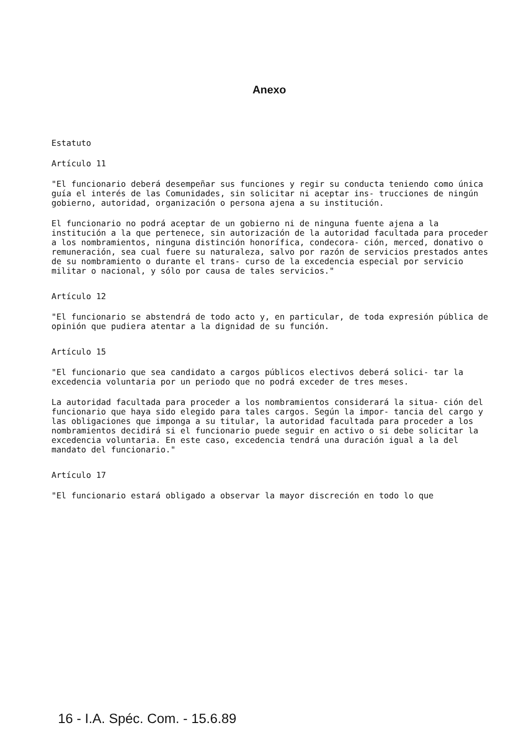Anexo
Estatuto
Artículo 11
"El funcionario deberá desempeñar sus funciones y regir su conducta teniendo como única guía el interés de las Comunidades, sin solicitar ni aceptar ins- trucciones de ningún gobierno, autoridad, organización o persona ajena a su institución.
El funcionario no podrá aceptar de un gobierno ni de ninguna fuente ajena a la institución a la que pertenece, sin autorización de la autoridad facultada para proceder a los nombramientos, ninguna distinción honorífica, condecora- ción, merced, donativo o remuneración, sea cual fuere su naturaleza, salvo por razón de servicios prestados antes de su nombramiento o durante el trans- curso de la excedencia especial por servicio militar o nacional, y sólo por causa de tales servicios."
Artículo 12
"El funcionario se abstendrá de todo acto y, en particular, de toda expresión pública de opinión que pudiera atentar a la dignidad de su función.
Artículo 15
"El funcionario que sea candidato a cargos públicos electivos deberá solici- tar la excedencia voluntaria por un periodo que no podrá exceder de tres meses.
La autoridad facultada para proceder a los nombramientos considerará la situa- ción del funcionario que haya sido elegido para tales cargos. Según la impor- tancia del cargo y las obligaciones que imponga a su titular, la autoridad facultada para proceder a los nombramientos decidirá si el funcionario puede seguir en activo o si debe solicitar la excedencia voluntaria. En este caso, excedencia tendrá una duración igual a la del mandato del funcionario."
Artículo 17
"El funcionario estará obligado a observar la mayor discreción en todo lo que
16 - I.A. Spéc. Com. - 15.6.89